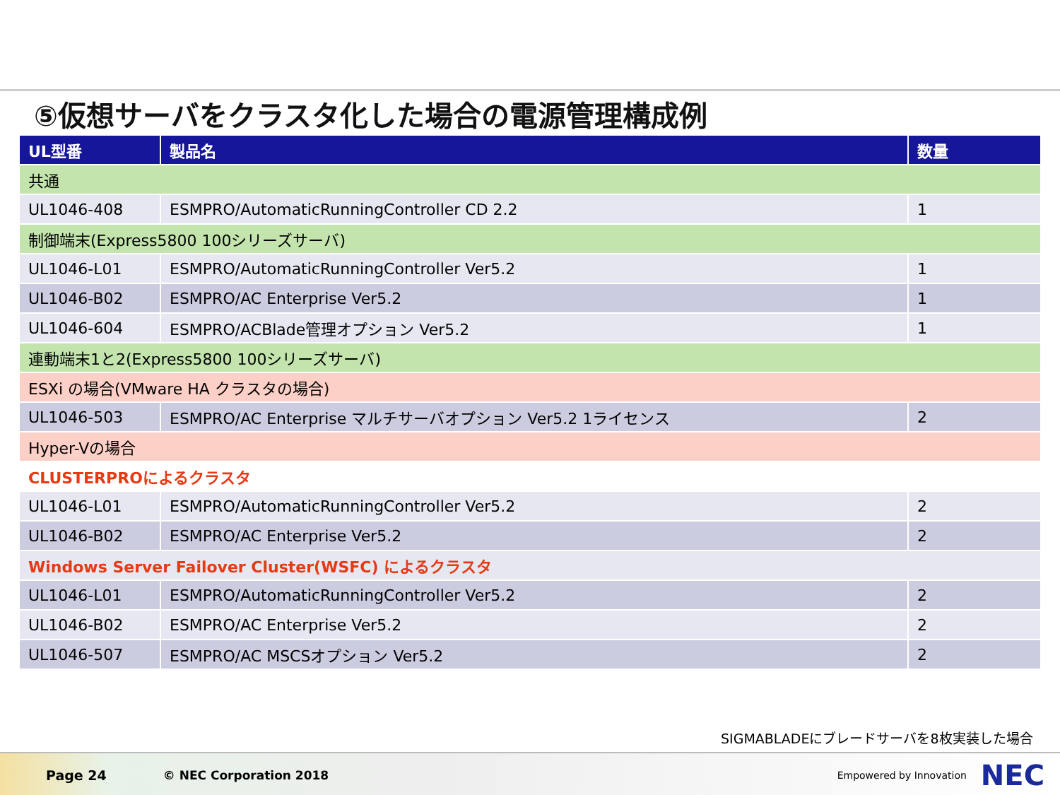⑤仮想サーバをクラスタ化した場合の電源管理構成例
| UL型番 | 製品名 | 数量 |
| --- | --- | --- |
| 共通 | | |
| UL1046-408 | ESMPRO/AutomaticRunningController CD 2.2 | 1 |
| 制御端末(Express5800 100シリーズサーバ) | | |
| UL1046-L01 | ESMPRO/AutomaticRunningController Ver5.2 | 1 |
| UL1046-B02 | ESMPRO/AC Enterprise Ver5.2 | 1 |
| UL1046-604 | ESMPRO/ACBlade管理オプション Ver5.2 | 1 |
| 連動端末1と2(Express5800 100シリーズサーバ) | | |
| ESXi の場合(VMware HA クラスタの場合) | | |
| UL1046-503 | ESMPRO/AC Enterprise マルチサーバオプション Ver5.2 1ライセンス | 2 |
| Hyper-Vの場合 | | |
| CLUSTERPROによるクラスタ | | |
| UL1046-L01 | ESMPRO/AutomaticRunningController Ver5.2 | 2 |
| UL1046-B02 | ESMPRO/AC Enterprise Ver5.2 | 2 |
| Windows Server Failover Cluster(WSFC) によるクラスタ | | |
| UL1046-L01 | ESMPRO/AutomaticRunningController Ver5.2 | 2 |
| UL1046-B02 | ESMPRO/AC Enterprise Ver5.2 | 2 |
| UL1046-507 | ESMPRO/AC MSCSオプション Ver5.2 | 2 |
SIGMABLADEにブレードサーバを8枚実装した場合
Page 24 © NEC Corporation 2018 Empowered by Innovation NEC